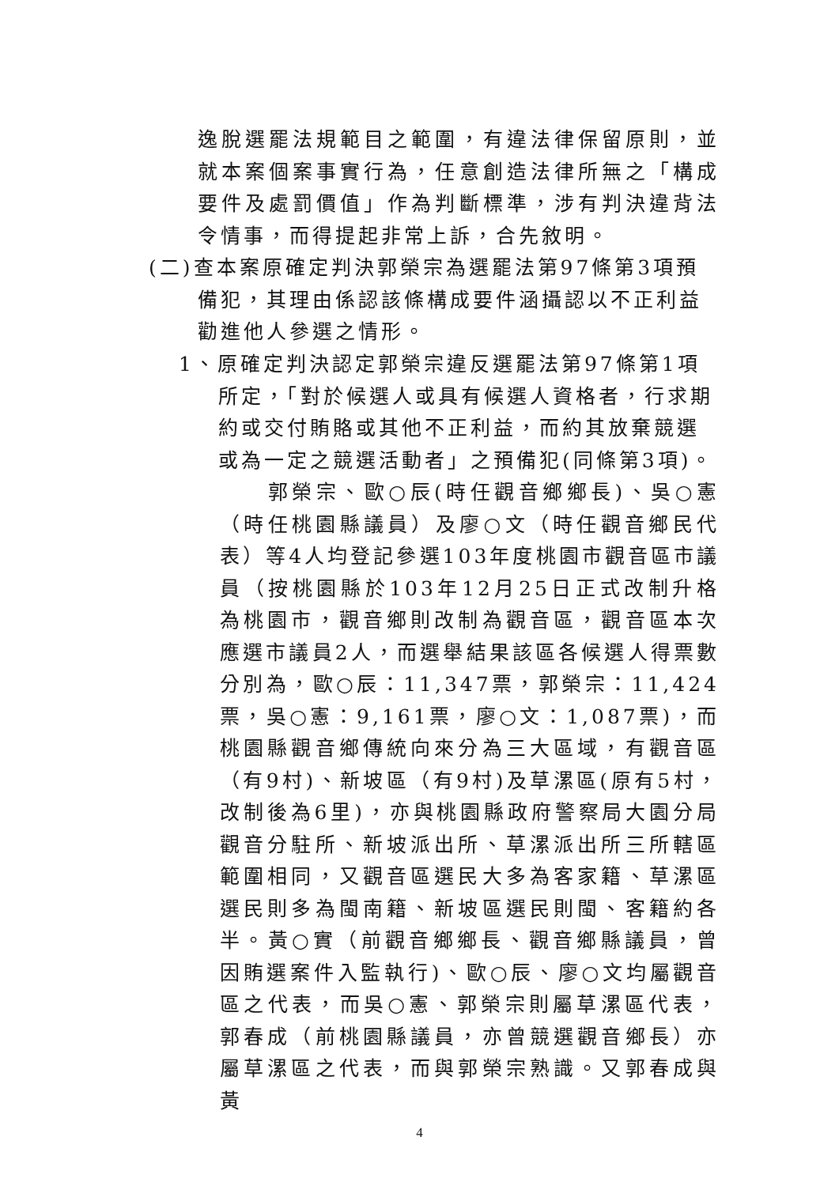逸脫選罷法規範目之範圍，有違法律保留原則，並就本案個案事實行為，任意創造法律所無之「構成要件及處罰價值」作為判斷標準，涉有判決違背法令情事，而得提起非常上訴，合先敘明。
(二)查本案原確定判決郭榮宗為選罷法第97條第3項預
備犯，其理由係認該條構成要件涵攝認以不正利益
勸進他人參選之情形。
1、原確定判決認定郭榮宗違反選罷法第97條第1項
所定，「對於候選人或具有候選人資格者，行求期
約或交付賄賂或其他不正利益，而約其放棄競選
或為一定之競選活動者」之預備犯(同條第3項)。
　　郭榮宗、歐○辰(時任觀音鄉鄉長)、吳○憲（時任桃園縣議員）及廖○文（時任觀音鄉民代表）等4人均登記參選103年度桃園市觀音區市議員（按桃園縣於103年12月25日正式改制升格為桃園市，觀音鄉則改制為觀音區，觀音區本次應選市議員2人，而選舉結果該區各候選人得票數分別為，歐○辰：11,347票，郭榮宗：11,424票，吳○憲：9,161票，廖○文：1,087票)，而桃園縣觀音鄉傳統向來分為三大區域，有觀音區（有9村)、新坡區（有9村)及草漯區(原有5村，改制後為6里)，亦與桃園縣政府警察局大園分局觀音分駐所、新坡派出所、草漯派出所三所轄區範圍相同，又觀音區選民大多為客家籍、草漯區選民則多為閩南籍、新坡區選民則閩、客籍約各半。黃○實（前觀音鄉鄉長、觀音鄉縣議員，曾因賄選案件入監執行)、歐○辰、廖○文均屬觀音區之代表，而吳○憲、郭榮宗則屬草漯區代表，郭春成（前桃園縣議員，亦曾競選觀音鄉長）亦屬草漯區之代表，而與郭榮宗熟識。又郭春成與黃
4